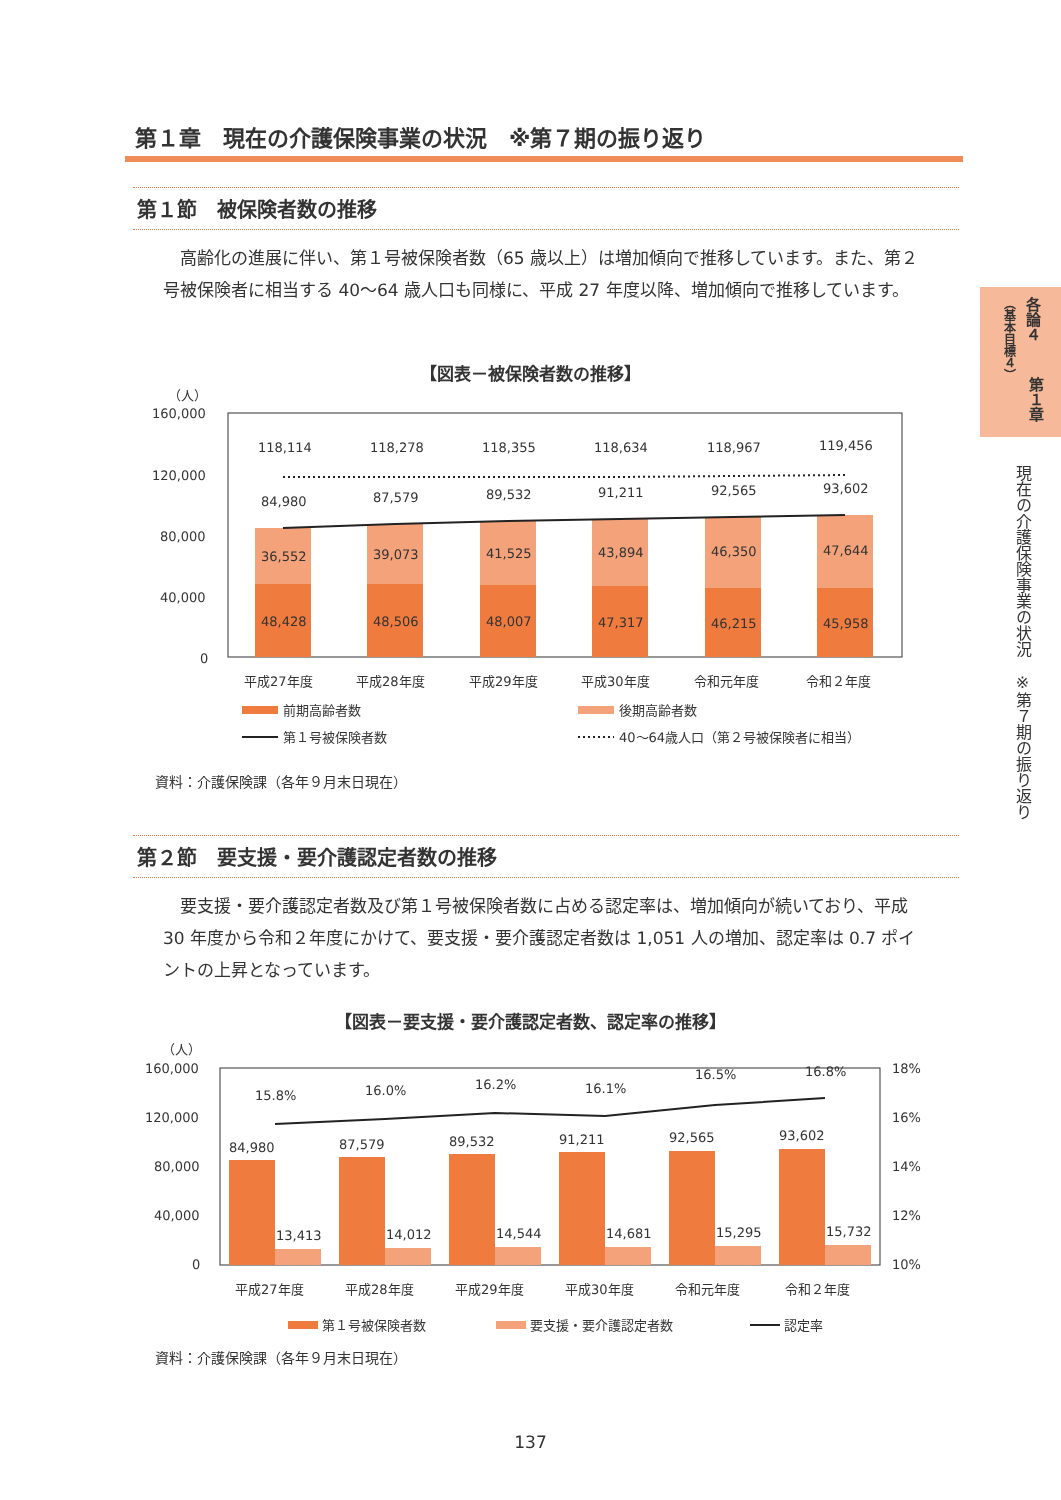第１章　現在の介護保険事業の状況　※第７期の振り返り
第１節　被保険者数の推移
　高齢化の進展に伴い、第１号被保険者数（65 歳以上）は増加傾向で推移しています。また、第２号被保険者に相当する 40～64 歳人口も同様に、平成 27 年度以降、増加傾向で推移しています。
【図表－被保険者数の推移】
（人）
160,000
120,000
80,000
40,000
0
118,114
118,278
118,355
118,634
118,967
119,456
84,980
87,579
89,532
91,211
92,565
93,602
36,552
39,073
41,525
43,894
46,350
47,644
48,428
48,506
48,007
47,317
46,215
45,958
平成27年度
平成28年度
平成29年度
平成30年度
令和元年度
令和２年度
前期高齢者数
後期高齢者数
第１号被保険者数
40～64歳人口（第２号被保険者に相当）
資料：介護保険課（各年９月末日現在）
第２節　要支援・要介護認定者数の推移
　要支援・要介護認定者数及び第１号被保険者数に占める認定率は、増加傾向が続いており、平成 30 年度から令和２年度にかけて、要支援・要介護認定者数は 1,051 人の増加、認定率は 0.7 ポイントの上昇となっています。
【図表－要支援・要介護認定者数、認定率の推移】
（人）
160,000
120,000
80,000
40,000
0
18%
16%
14%
12%
10%
15.8%
16.0%
16.2%
16.1%
16.5%
16.8%
84,980
87,579
89,532
91,211
92,565
93,602
13,413
14,012
14,544
14,681
15,295
15,732
平成27年度
平成28年度
平成29年度
平成30年度
令和元年度
令和２年度
第１号被保険者数
要支援・要介護認定者数
認定率
資料：介護保険課（各年９月末日現在）
137
各論４
（基本目標４）
第１章
現在の介護保険事業の状況　※第７期の振り返り